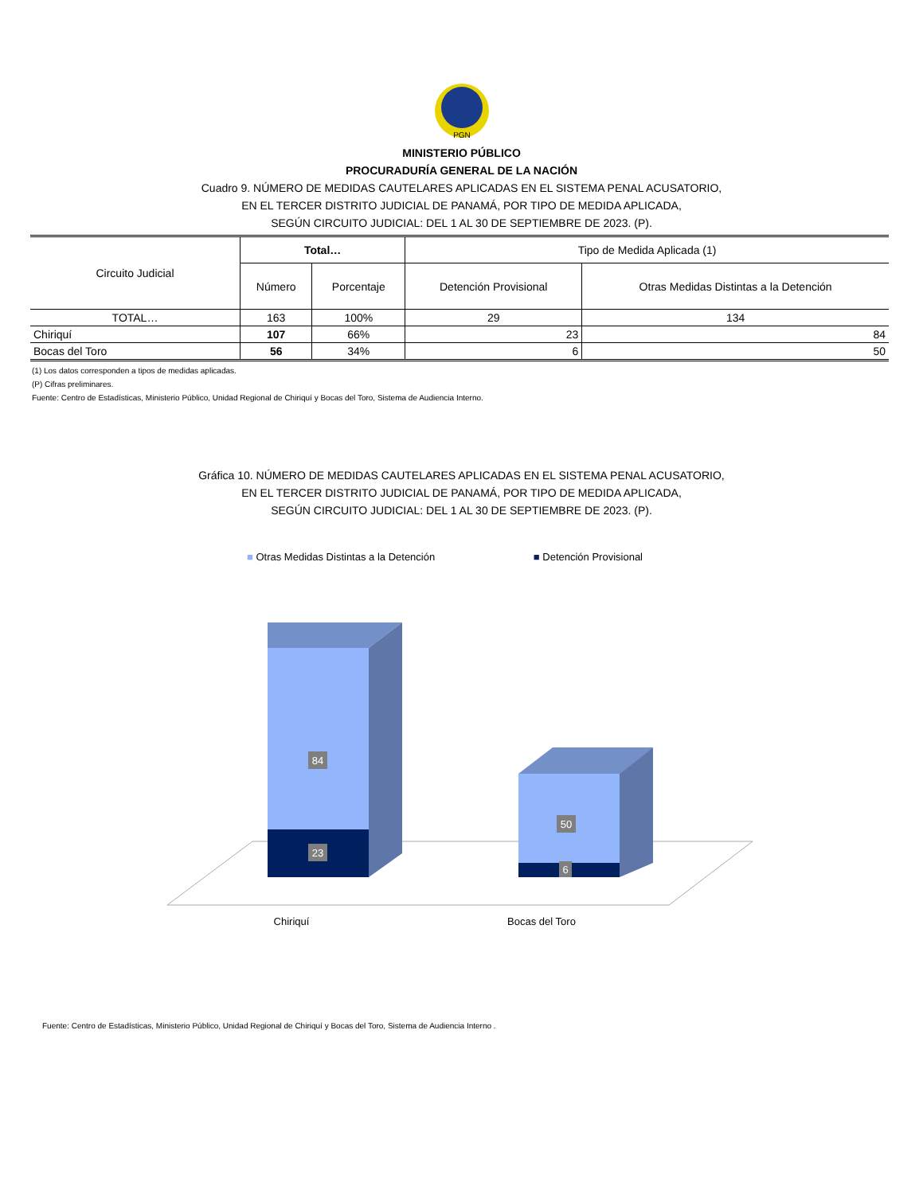PGN
MINISTERIO PÚBLICO
PROCURADURÍA GENERAL DE LA NACIÓN
Cuadro 9. NÚMERO DE MEDIDAS CAUTELARES APLICADAS EN EL SISTEMA PENAL ACUSATORIO,
EN EL TERCER DISTRITO JUDICIAL DE PANAMÁ, POR TIPO DE MEDIDA APLICADA,
SEGÚN CIRCUITO JUDICIAL: DEL 1 AL 30 DE SEPTIEMBRE DE 2023. (P).
| Circuito Judicial | Total… | | Tipo de Medida Aplicada (1) | |
| --- | --- | --- | --- | --- |
| | Número | Porcentaje | Detención Provisional | Otras Medidas Distintas a la Detención |
| TOTAL… | 163 | 100% | 29 | 134 |
| Chiriquí | 107 | 66% | 23 | 84 |
| Bocas del Toro | 56 | 34% | 6 | 50 |
(1) Los datos corresponden a tipos de medidas aplicadas.
(P) Cifras preliminares.
Fuente: Centro de Estadísticas, Ministerio Público, Unidad Regional de Chiriquí y Bocas del Toro, Sistema de Audiencia Interno.
Gráfica 10. NÚMERO DE MEDIDAS CAUTELARES APLICADAS EN EL SISTEMA PENAL ACUSATORIO,
EN EL TERCER DISTRITO JUDICIAL DE PANAMÁ, POR TIPO DE MEDIDA APLICADA,
SEGÚN CIRCUITO JUDICIAL: DEL 1 AL 30 DE SEPTIEMBRE DE 2023. (P).
■ Otras Medidas Distintas a la Detención ■ Detención Provisional
84
23
50
6
Chiriquí
Bocas del Toro
Fuente: Centro de Estadísticas, Ministerio Público, Unidad Regional de Chiriquí y Bocas del Toro, Sistema de Audiencia Interno .